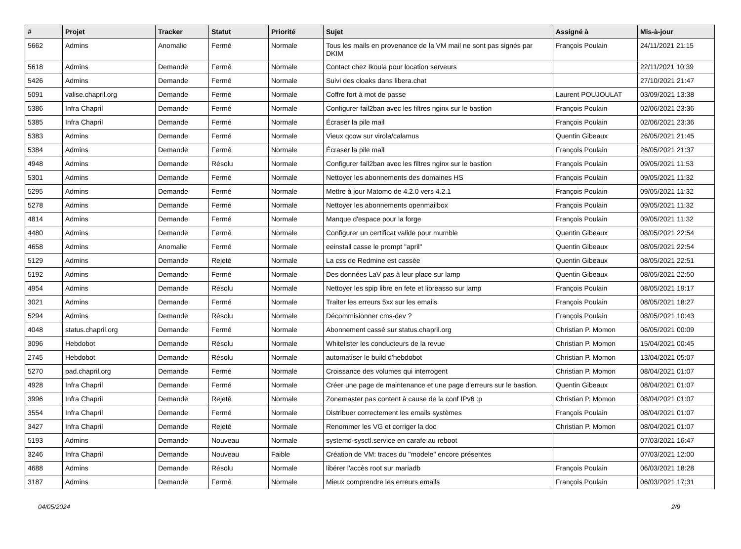| # | Projet | Tracker | Statut | Priorité | Sujet | Assigné à | Mis-à-jour |
| --- | --- | --- | --- | --- | --- | --- | --- |
| 5662 | Admins | Anomalie | Fermé | Normale | Tous les mails en provenance de la VM mail ne sont pas signés par DKIM | François Poulain | 24/11/2021 21:15 |
| 5618 | Admins | Demande | Fermé | Normale | Contact chez Ikoula pour location serveurs | | 22/11/2021 10:39 |
| 5426 | Admins | Demande | Fermé | Normale | Suivi des cloaks dans libera.chat | | 27/10/2021 21:47 |
| 5091 | valise.chapril.org | Demande | Fermé | Normale | Coffre fort à mot de passe | Laurent POUJOULAT | 03/09/2021 13:38 |
| 5386 | Infra Chapril | Demande | Fermé | Normale | Configurer fail2ban avec les filtres nginx sur le bastion | François Poulain | 02/06/2021 23:36 |
| 5385 | Infra Chapril | Demande | Fermé | Normale | Écraser la pile mail | François Poulain | 02/06/2021 23:36 |
| 5383 | Admins | Demande | Fermé | Normale | Vieux qcow sur virola/calamus | Quentin Gibeaux | 26/05/2021 21:45 |
| 5384 | Admins | Demande | Fermé | Normale | Écraser la pile mail | François Poulain | 26/05/2021 21:37 |
| 4948 | Admins | Demande | Résolu | Normale | Configurer fail2ban avec les filtres nginx sur le bastion | François Poulain | 09/05/2021 11:53 |
| 5301 | Admins | Demande | Fermé | Normale | Nettoyer les abonnements des domaines HS | François Poulain | 09/05/2021 11:32 |
| 5295 | Admins | Demande | Fermé | Normale | Mettre à jour Matomo de 4.2.0 vers 4.2.1 | François Poulain | 09/05/2021 11:32 |
| 5278 | Admins | Demande | Fermé | Normale | Nettoyer les abonnements openmailbox | François Poulain | 09/05/2021 11:32 |
| 4814 | Admins | Demande | Fermé | Normale | Manque d'espace pour la forge | François Poulain | 09/05/2021 11:32 |
| 4480 | Admins | Demande | Fermé | Normale | Configurer un certificat valide pour mumble | Quentin Gibeaux | 08/05/2021 22:54 |
| 4658 | Admins | Anomalie | Fermé | Normale | eeinstall casse le prompt "april" | Quentin Gibeaux | 08/05/2021 22:54 |
| 5129 | Admins | Demande | Rejeté | Normale | La css de Redmine est cassée | Quentin Gibeaux | 08/05/2021 22:51 |
| 5192 | Admins | Demande | Fermé | Normale | Des données LaV pas à leur place sur lamp | Quentin Gibeaux | 08/05/2021 22:50 |
| 4954 | Admins | Demande | Résolu | Normale | Nettoyer les spip libre en fete et libreasso sur lamp | François Poulain | 08/05/2021 19:17 |
| 3021 | Admins | Demande | Fermé | Normale | Traiter les erreurs 5xx sur les emails | François Poulain | 08/05/2021 18:27 |
| 5294 | Admins | Demande | Résolu | Normale | Décommisionner cms-dev ? | François Poulain | 08/05/2021 10:43 |
| 4048 | status.chapril.org | Demande | Fermé | Normale | Abonnement cassé sur status.chapril.org | Christian P. Momon | 06/05/2021 00:09 |
| 3096 | Hebdobot | Demande | Résolu | Normale | Whitelister les conducteurs de la revue | Christian P. Momon | 15/04/2021 00:45 |
| 2745 | Hebdobot | Demande | Résolu | Normale | automatiser le build d'hebdobot | Christian P. Momon | 13/04/2021 05:07 |
| 5270 | pad.chapril.org | Demande | Fermé | Normale | Croissance des volumes qui interrogent | Christian P. Momon | 08/04/2021 01:07 |
| 4928 | Infra Chapril | Demande | Fermé | Normale | Créer une page de maintenance et une page d'erreurs sur le bastion. | Quentin Gibeaux | 08/04/2021 01:07 |
| 3996 | Infra Chapril | Demande | Rejeté | Normale | Zonemaster pas content à cause de la conf IPv6 :p | Christian P. Momon | 08/04/2021 01:07 |
| 3554 | Infra Chapril | Demande | Fermé | Normale | Distribuer correctement les emails systèmes | François Poulain | 08/04/2021 01:07 |
| 3427 | Infra Chapril | Demande | Rejeté | Normale | Renommer les VG et corriger la doc | Christian P. Momon | 08/04/2021 01:07 |
| 5193 | Admins | Demande | Nouveau | Normale | systemd-sysctl.service en carafe au reboot | | 07/03/2021 16:47 |
| 3246 | Infra Chapril | Demande | Nouveau | Faible | Création de VM: traces du "modele" encore présentes | | 07/03/2021 12:00 |
| 4688 | Admins | Demande | Résolu | Normale | libérer l'accès root sur mariadb | François Poulain | 06/03/2021 18:28 |
| 3187 | Admins | Demande | Fermé | Normale | Mieux comprendre les erreurs emails | François Poulain | 06/03/2021 17:31 |
04/05/2024 2/9